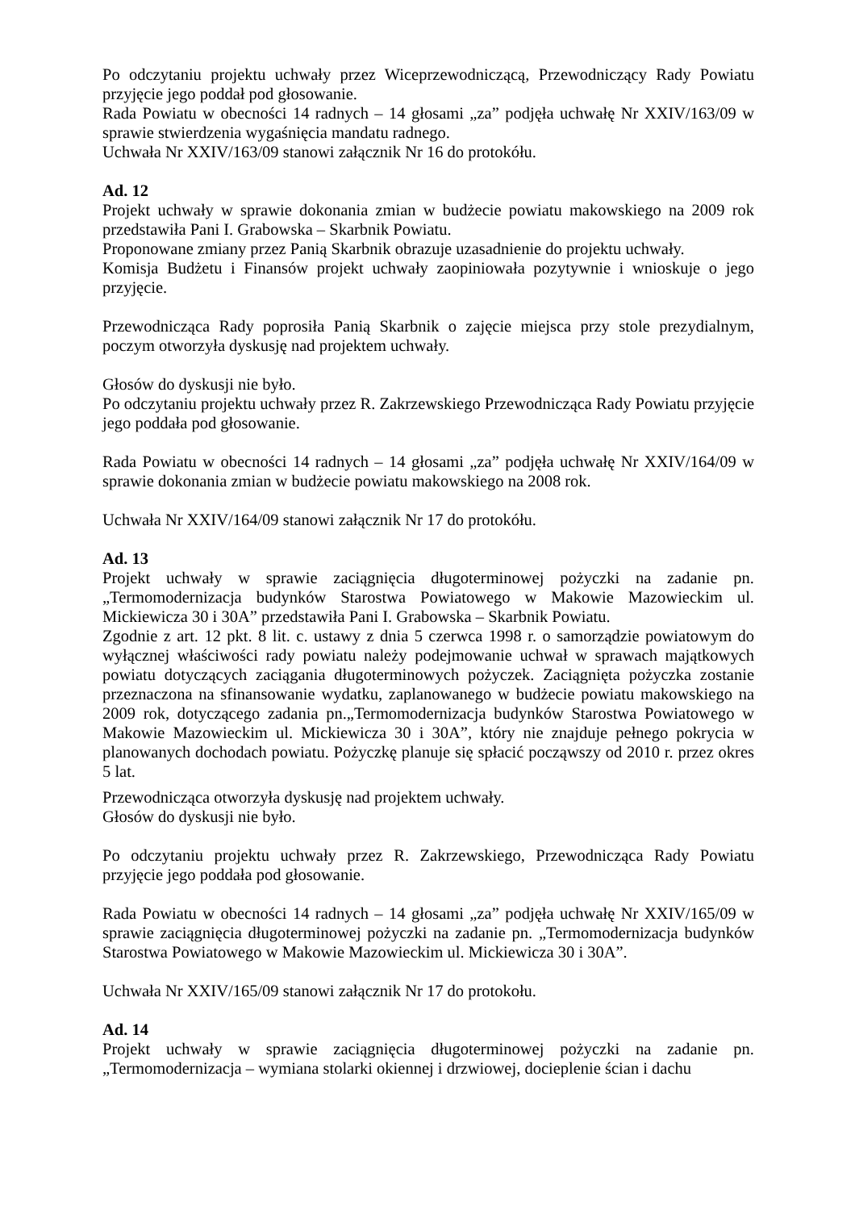Po odczytaniu projektu uchwały przez Wiceprzewodniczącą, Przewodniczący Rady Powiatu przyjęcie jego poddał pod głosowanie.
Rada Powiatu w obecności 14 radnych – 14 głosami „za” podjęła uchwałę Nr XXIV/163/09 w sprawie stwierdzenia wygaśnięcia mandatu radnego.
Uchwała Nr XXIV/163/09 stanowi załącznik Nr 16 do protokółu.
Ad. 12
Projekt uchwały w sprawie dokonania zmian w budżecie powiatu makowskiego na 2009 rok przedstawiła Pani I. Grabowska – Skarbnik Powiatu.
Proponowane zmiany przez Panią Skarbnik obrazuje uzasadnienie do projektu uchwały.
Komisja Budżetu i Finansów projekt uchwały zaopiniowała pozytywnie i wnioskuje o jego przyjęcie.
Przewodnicząca Rady poprosiła Panią Skarbnik o zajęcie miejsca przy stole prezydialnym, poczym otworzyła dyskusję nad projektem uchwały.
Głosów do dyskusji nie było.
Po odczytaniu projektu uchwały przez R. Zakrzewskiego Przewodnicząca Rady Powiatu przyjęcie jego poddała pod głosowanie.
Rada Powiatu w obecności 14 radnych – 14 głosami „za” podjęła uchwałę Nr XXIV/164/09 w sprawie dokonania zmian w budżecie powiatu makowskiego na 2008 rok.
Uchwała Nr XXIV/164/09 stanowi załącznik Nr 17 do protokółu.
Ad. 13
Projekt uchwały w sprawie zaciągnięcia długoterminowej pożyczki na zadanie pn. „Termomodernizacja budynków Starostwa Powiatowego w Makowie Mazowieckim ul. Mickiewicza 30 i 30A” przedstawiła Pani I. Grabowska – Skarbnik Powiatu.
Zgodnie z art. 12 pkt. 8 lit. c. ustawy z dnia 5 czerwca 1998 r. o samorządzie powiatowym do wyłącznej właściwości rady powiatu należy podejmowanie uchwał w sprawach majątkowych powiatu dotyczących zaciągania długoterminowych pożyczek. Zaciągnięta pożyczka zostanie przeznaczona na sfinansowanie wydatku, zaplanowanego w budżecie powiatu makowskiego na 2009 rok, dotyczącego zadania pn.„Termomodernizacja budynków Starostwa Powiatowego w Makowie Mazowieckim ul. Mickiewicza 30 i 30A”, który nie znajduje pełnego pokrycia w planowanych dochodach powiatu. Pożyczkę planuje się spłacić począwszy od 2010 r. przez okres 5 lat.
Przewodnicząca otworzyła dyskusję nad projektem uchwały.
Głosów do dyskusji nie było.
Po odczytaniu projektu uchwały przez R. Zakrzewskiego, Przewodnicząca Rady Powiatu przyjęcie jego poddała pod głosowanie.
Rada Powiatu w obecności 14 radnych – 14 głosami „za” podjęła uchwałę Nr XXIV/165/09 w sprawie zaciągnięcia długoterminowej pożyczki na zadanie pn. „Termomodernizacja budynków Starostwa Powiatowego w Makowie Mazowieckim ul. Mickiewicza 30 i 30A”.
Uchwała Nr XXIV/165/09 stanowi załącznik Nr 17 do protokołu.
Ad. 14
Projekt uchwały w sprawie zaciągnięcia długoterminowej pożyczki na zadanie pn. „Termomodernizacja – wymiana stolarki okiennej i drzwiowej, docieplenie ścian i dachu